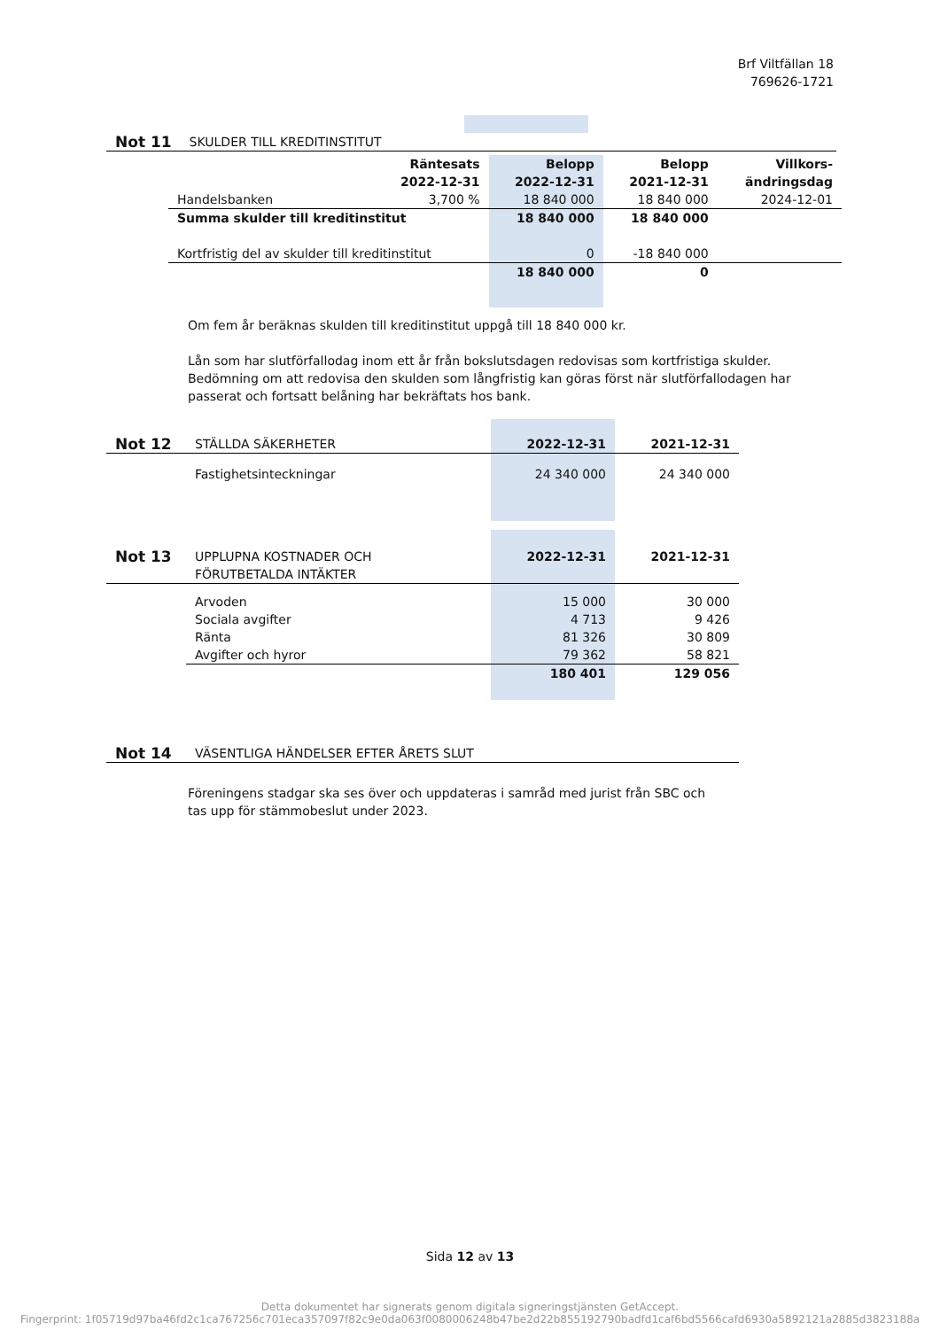Brf Viltfällan 18
769626-1721
| Not 11 | SKULDER TILL KREDITINSTITUT | | | |
| | Räntesats 2022-12-31 | Belopp 2022-12-31 | Belopp 2021-12-31 | Villkors- ändringsdag |
| Handelsbanken | 3,700 % | 18 840 000 | 18 840 000 | 2024-12-01 |
| Summa skulder till kreditinstitut | | 18 840 000 | 18 840 000 | |
| Kortfristig del av skulder till kreditinstitut | | 0 | -18 840 000 | |
| | | 18 840 000 | 0 | |
Om fem år beräknas skulden till kreditinstitut uppgå till 18 840 000 kr.
Lån som har slutförfallodag inom ett år från bokslutsdagen redovisas som kortfristiga skulder. Bedömning om att redovisa den skulden som långfristig kan göras först när slutförfallodagen har passerat och fortsatt belåning har bekräftats hos bank.
| Not 12 | STÄLLDA SÄKERHETER | 2022-12-31 | 2021-12-31 |
| | Fastighetsinteckningar | 24 340 000 | 24 340 000 |
| Not 13 | UPPLUPNA KOSTNADER OCH FÖRUTBETALDA INTÄKTER | 2022-12-31 | 2021-12-31 |
| | Arvoden | 15 000 | 30 000 |
| | Sociala avgifter | 4 713 | 9 426 |
| | Ränta | 81 326 | 30 809 |
| | Avgifter och hyror | 79 362 | 58 821 |
| | | 180 401 | 129 056 |
| Not 14 | VÄSENTLIGA HÄNDELSER EFTER ÅRETS SLUT |
Föreningens stadgar ska ses över och uppdateras i samråd med jurist från SBC och tas upp för stämmobeslut under 2023.
Sida 12 av 13
Detta dokumentet har signerats genom digitala signeringstjänsten GetAccept.
Fingerprint: 1f05719d97ba46fd2c1ca767256c701eca357097f82c9e0da063f0080006248b47be2d22b855192790badfd1caf6bd5566cafd6930a5892121a2885d3823188a